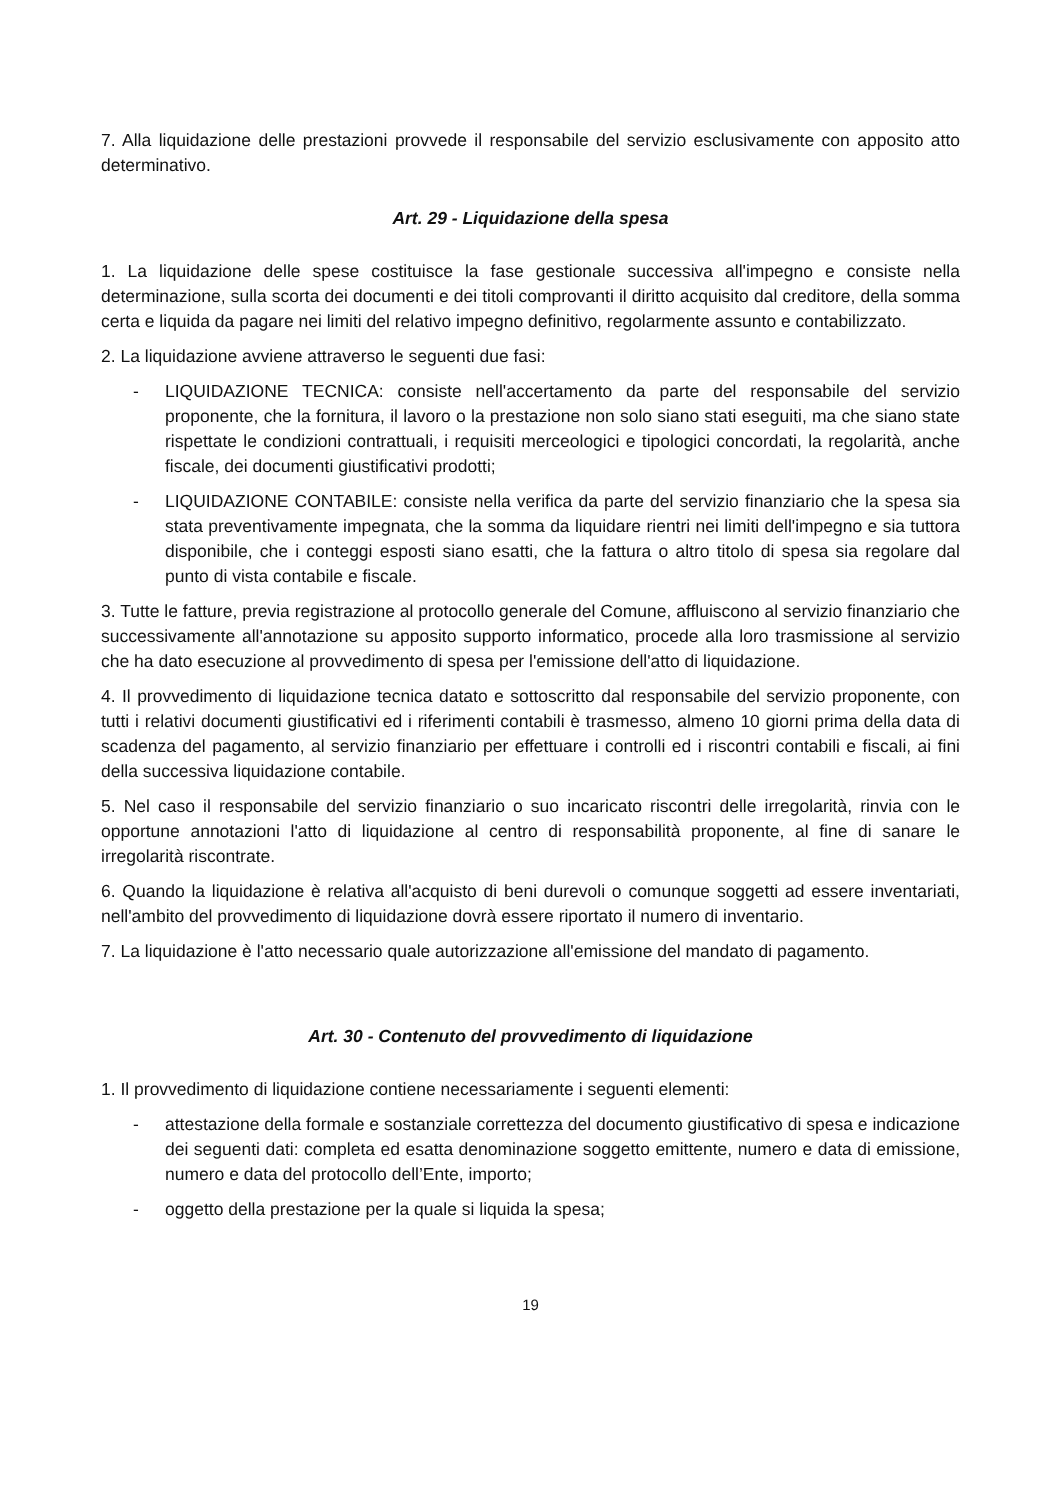7. Alla liquidazione delle prestazioni provvede il responsabile del servizio esclusivamente con apposito atto determinativo.
Art. 29 - Liquidazione della spesa
1. La liquidazione delle spese costituisce la fase gestionale successiva all'impegno e consiste nella determinazione, sulla scorta dei documenti e dei titoli comprovanti il diritto acquisito dal creditore, della somma certa e liquida da pagare nei limiti del relativo impegno definitivo, regolarmente assunto e contabilizzato.
2. La liquidazione avviene attraverso le seguenti due fasi:
- LIQUIDAZIONE TECNICA: consiste nell'accertamento da parte del responsabile del servizio proponente, che la fornitura, il lavoro o la prestazione non solo siano stati eseguiti, ma che siano state rispettate le condizioni contrattuali, i requisiti merceologici e tipologici concordati, la regolarità, anche fiscale, dei documenti giustificativi prodotti;
- LIQUIDAZIONE CONTABILE: consiste nella verifica da parte del servizio finanziario che la spesa sia stata preventivamente impegnata, che la somma da liquidare rientri nei limiti dell'impegno e sia tuttora disponibile, che i conteggi esposti siano esatti, che la fattura o altro titolo di spesa sia regolare dal punto di vista contabile e fiscale.
3. Tutte le fatture, previa registrazione al protocollo generale del Comune, affluiscono al servizio finanziario che successivamente all'annotazione su apposito supporto informatico, procede alla loro trasmissione al servizio che ha dato esecuzione al provvedimento di spesa per l'emissione dell'atto di liquidazione.
4. Il provvedimento di liquidazione tecnica datato e sottoscritto dal responsabile del servizio proponente, con tutti i relativi documenti giustificativi ed i riferimenti contabili è trasmesso, almeno 10 giorni prima della data di scadenza del pagamento, al servizio finanziario per effettuare i controlli ed i riscontri contabili e fiscali, ai fini della successiva liquidazione contabile.
5. Nel caso il responsabile del servizio finanziario o suo incaricato riscontri delle irregolarità, rinvia con le opportune annotazioni l'atto di liquidazione al centro di responsabilità proponente, al fine di sanare le irregolarità riscontrate.
6. Quando la liquidazione è relativa all'acquisto di beni durevoli o comunque soggetti ad essere inventariati, nell'ambito del provvedimento di liquidazione dovrà essere riportato il numero di inventario.
7. La liquidazione è l'atto necessario quale autorizzazione all'emissione del mandato di pagamento.
Art. 30 - Contenuto del provvedimento di liquidazione
1. Il provvedimento di liquidazione contiene necessariamente i seguenti elementi:
- attestazione della formale e sostanziale correttezza del documento giustificativo di spesa e indicazione dei seguenti dati: completa ed esatta denominazione soggetto emittente, numero e data di emissione, numero e data del protocollo dell’Ente, importo;
- oggetto della prestazione per la quale si liquida la spesa;
19